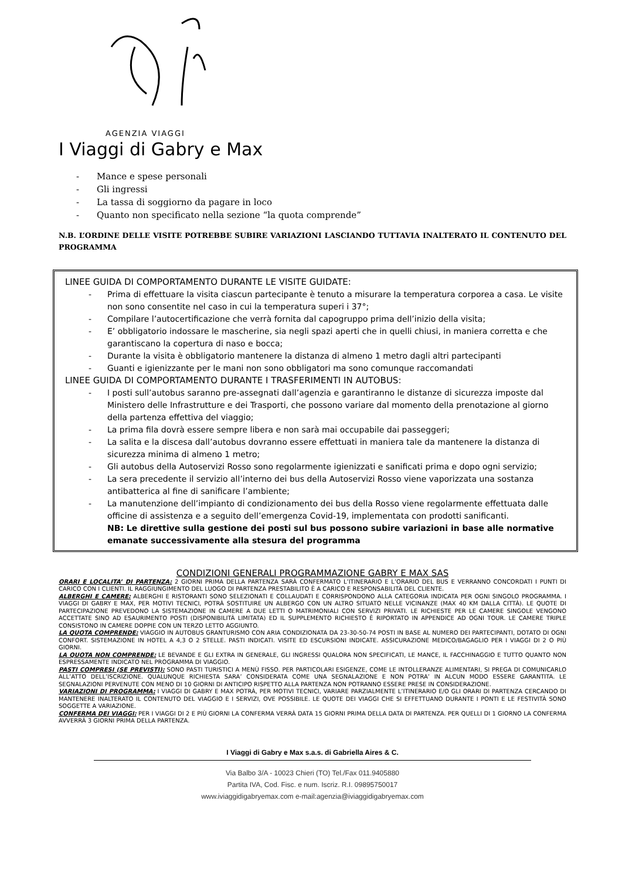AGENZIA VIAGGI
I Viaggi di Gabry e Max
- Mance e spese personali
- Gli ingressi
- La tassa di soggiorno da pagare in loco
- Quanto non specificato nella sezione “la quota comprende”
N.B. L’ORDINE DELLE VISITE POTREBBE SUBIRE VARIAZIONI LASCIANDO TUTTAVIA INALTERATO IL CONTENUTO DEL PROGRAMMA
LINEE GUIDA DI COMPORTAMENTO DURANTE LE VISITE GUIDATE:
- Prima di effettuare la visita ciascun partecipante è tenuto a misurare la temperatura corporea a casa. Le visite non sono consentite nel caso in cui la temperatura superi i 37°;
- Compilare l’autocertificazione che verrà fornita dal capogruppo prima dell’inizio della visita;
- E’ obbligatorio indossare le mascherine, sia negli spazi aperti che in quelli chiusi, in maniera corretta e che garantiscano la copertura di naso e bocca;
- Durante la visita è obbligatorio mantenere la distanza di almeno 1 metro dagli altri partecipanti
- Guanti e igienizzante per le mani non sono obbligatori ma sono comunque raccomandati
LINEE GUIDA DI COMPORTAMENTO DURANTE I TRASFERIMENTI IN AUTOBUS:
- I posti sull’autobus saranno pre-assegnati dall’agenzia e garantiranno le distanze di sicurezza imposte dal Ministero delle Infrastrutture e dei Trasporti, che possono variare dal momento della prenotazione al giorno della partenza effettiva del viaggio;
- La prima fila dovrà essere sempre libera e non sarà mai occupabile dai passeggeri;
- La salita e la discesa dall’autobus dovranno essere effettuati in maniera tale da mantenere la distanza di sicurezza minima di almeno 1 metro;
- Gli autobus della Autoservizi Rosso sono regolarmente igienizzati e sanificati prima e dopo ogni servizio;
- La sera precedente il servizio all’interno dei bus della Autoservizi Rosso viene vaporizzata una sostanza antibatterica al fine di sanificare l’ambiente;
- La manutenzione dell’impianto di condizionamento dei bus della Rosso viene regolarmente effettuata dalle officine di assistenza e a seguito dell’emergenza Covid-19, implementata con prodotti sanificanti.
NB: Le direttive sulla gestione dei posti sul bus possono subire variazioni in base alle normative emanate successivamente alla stesura del programma
CONDIZIONI GENERALI PROGRAMMAZIONE GABRY E MAX SAS
ORARI E LOCALITA’ DI PARTENZA: 2 GIORNI PRIMA DELLA PARTENZA SARÀ CONFERMATO L’ITINERARIO E L’ORARIO DEL BUS E VERRANNO CONCORDATI I PUNTI DI CARICO CON I CLIENTI. IL RAGGIUNGIMENTO DEL LUOGO DI PARTENZA PRESTABILITO È A CARICO E RESPONSABILITÀ DEL CLIENTE.
ALBERGHI E CAMERE: ALBERGHI E RISTORANTI SONO SELEZIONATI E COLLAUDATI E CORRISPONDONO ALLA CATEGORIA INDICATA PER OGNI SINGOLO PROGRAMMA. I VIAGGI DI GABRY E MAX, PER MOTIVI TECNICI, POTRÀ SOSTITUIRE UN ALBERGO CON UN ALTRO SITUATO NELLE VICINANZE (MAX 40 KM DALLA CITTÀ). LE QUOTE DI PARTECIPAZIONE PREVEDONO LA SISTEMAZIONE IN CAMERE A DUE LETTI O MATRIMONIALI CON SERVIZI PRIVATI. LE RICHIESTE PER LE CAMERE SINGOLE VENGONO ACCETTATE SINO AD ESAURIMENTO POSTI (DISPONIBILITÀ LIMITATA) ED IL SUPPLEMENTO RICHIESTO È RIPORTATO IN APPENDICE AD OGNI TOUR. LE CAMERE TRIPLE CONSISTONO IN CAMERE DOPPIE CON UN TERZO LETTO AGGIUNTO.
LA QUOTA COMPRENDE: VIAGGIO IN AUTOBUS GRANTURISMO CON ARIA CONDIZIONATA DA 23-30-50-74 POSTI IN BASE AL NUMERO DEI PARTECIPANTI, DOTATO DI OGNI CONFORT. SISTEMAZIONE IN HOTEL A 4,3 O 2 STELLE. PASTI INDICATI. VISITE ED ESCURSIONI INDICATE. ASSICURAZIONE MEDICO/BAGAGLIO PER I VIAGGI DI 2 O PIÙ GIORNI.
LA QUOTA NON COMPRENDE: LE BEVANDE E GLI EXTRA IN GENERALE, GLI INGRESSI QUALORA NON SPECIFICATI, LE MANCE, IL FACCHINAGGIO E TUTTO QUANTO NON ESPRESSAMENTE INDICATO NEL PROGRAMMA DI VIAGGIO.
PASTI COMPRESI (SE PREVISTI): SONO PASTI TURISTICI A MENÙ FISSO. PER PARTICOLARI ESIGENZE, COME LE INTOLLERANZE ALIMENTARI, SI PREGA DI COMUNICARLO ALL’ATTO DELL’ISCRIZIONE. QUALUNQUE RICHIESTA SARA’ CONSIDERATA COME UNA SEGNALAZIONE E NON POTRA’ IN ALCUN MODO ESSERE GARANTITA. LE SEGNALAZIONI PERVENUTE CON MENO DI 10 GIORNI DI ANTICIPO RISPETTO ALLA PARTENZA NON POTRANNO ESSERE PRESE IN CONSIDERAZIONE.
VARIAZIONI DI PROGRAMMA: I VIAGGI DI GABRY E MAX POTRÀ, PER MOTIVI TECNICI, VARIARE PARZIALMENTE L’ITINERARIO E/O GLI ORARI DI PARTENZA CERCANDO DI MANTENERE INALTERATO IL CONTENUTO DEL VIAGGIO E I SERVIZI, OVE POSSIBILE. LE QUOTE DEI VIAGGI CHE SI EFFETTUANO DURANTE I PONTI E LE FESTIVITÀ SONO SOGGETTE A VARIAZIONE.
CONFERMA DEI VIAGGI: PER I VIAGGI DI 2 E PIÙ GIORNI LA CONFERMA VERRÀ DATA 15 GIORNI PRIMA DELLA DATA DI PARTENZA. PER QUELLI DI 1 GIORNO LA CONFERMA AVVERRÀ 3 GIORNI PRIMA DELLA PARTENZA.
I Viaggi di Gabry e Max s.a.s. di Gabriella Aires & C.
Via Balbo 3/A - 10023 Chieri (TO) Tel./Fax 011.9405880
Partita IVA, Cod. Fisc. e num. Iscriz. R.I. 09895750017
www.iviaggidigabryemax.com e-mail:agenzia@iviaggidigabryemax.com